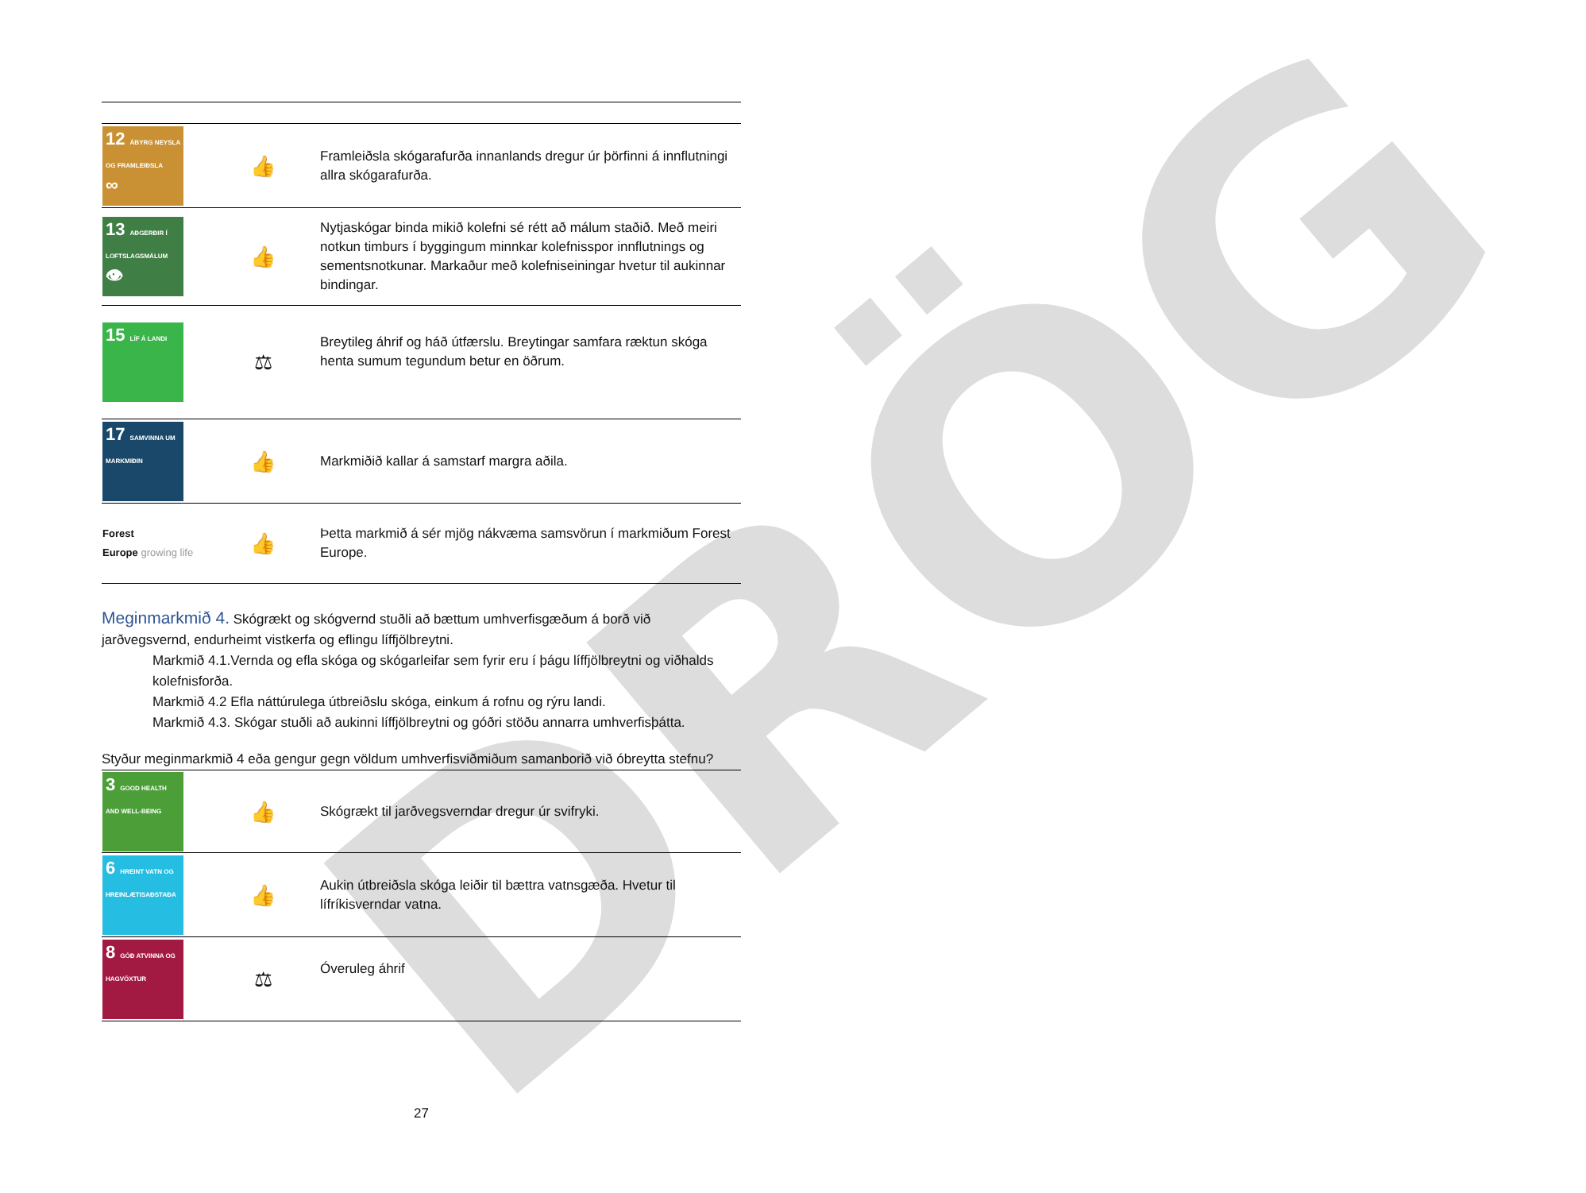DRÖG
| 12 ÁBYRG NEYSLA OG FRAMLEIÐSLA ∞ | 👍 | Framleiðsla skógarafurða innanlands dregur úr þörfinni á innflutningi allra skógarafurða. |
| 13 AÐGERÐIR Í LOFTSLAGSMÁLUM 👁 | 👍 | Nytjaskógar binda mikið kolefni sé rétt að málum staðið. Með meiri notkun timburs í byggingum minnkar kolefnisspor innflutnings og sementsnotkunar. Markaður með kolefniseiningar hvetur til aukinnar bindingar. |
| 15 LÍF Á LANDI | ⚖ | Breytileg áhrif og háð útfærslu. Breytingar samfara ræktun skóga henta sumum tegundum betur en öðrum. |
| 17 SAMVINNA UM MARKMIÐIN | 👍 | Markmiðið kallar á samstarf margra aðila. |
| Forest Europe growing life | 👍 | Þetta markmið á sér mjög nákvæma samsvörun í markmiðum Forest Europe. |
Meginmarkmið 4. Skógrækt og skógvernd stuðli að bættum umhverfisgæðum á borð við jarðvegsvernd, endurheimt vistkerfa og eflingu líffjölbreytni.
Markmið 4.1.Vernda og efla skóga og skógarleifar sem fyrir eru í þágu líffjölbreytni og viðhalds kolefnisforða.
Markmið 4.2 Efla náttúrulega útbreiðslu skóga, einkum á rofnu og rýru landi.
Markmið 4.3. Skógar stuðli að aukinni líffjölbreytni og góðri stöðu annarra umhverfisþátta.
Styður meginmarkmið 4 eða gengur gegn völdum umhverfisviðmiðum samanborið við óbreytta stefnu?
| 3 GOOD HEALTH AND WELL-BEING | 👍 | Skógrækt til jarðvegsverndar dregur úr svifryki. |
| 6 HREINT VATN OG HREINLÆTISAÐSTAÐA | 👍 | Aukin útbreiðsla skóga leiðir til bættra vatnsgæða. Hvetur til lífríkisverndar vatna. |
| 8 GÓÐ ATVINNA OG HAGVÖXTUR | ⚖ | Óveruleg áhrif |
27